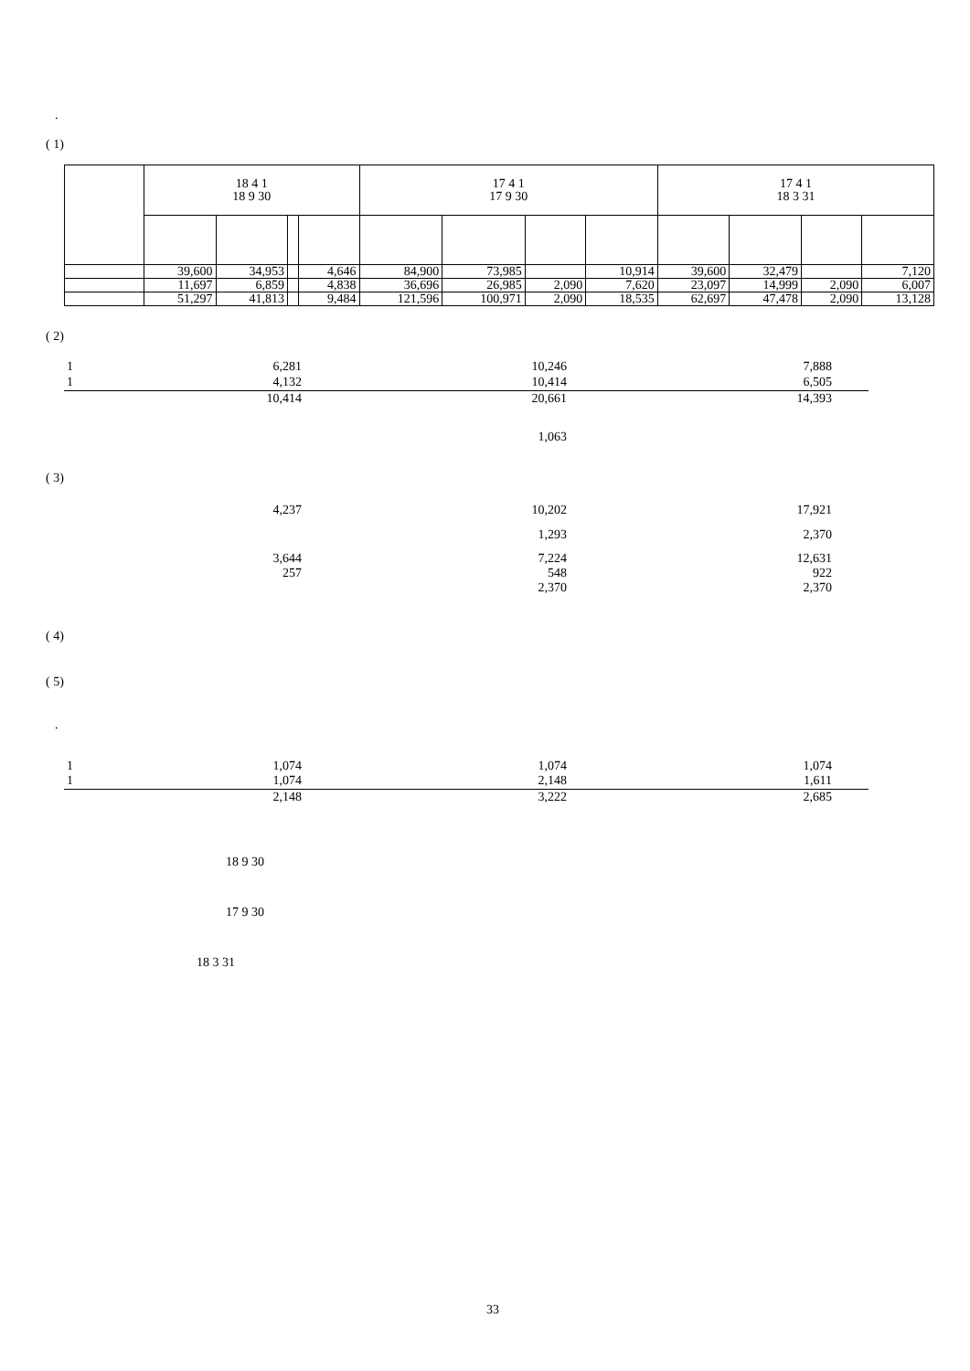.
( 1)
| | 18 4 1 18 9 30 | | | | 17 4 1 17 9 30 | | | | 17 4 1 18 3 31 | | | |
| | 39,600 | 34,953 | | 4,646 | 84,900 | 73,985 | | 10,914 | 39,600 | 32,479 | | 7,120 |
| | 11,697 | 6,859 | | 4,838 | 36,696 | 26,985 | 2,090 | 7,620 | 23,097 | 14,999 | 2,090 | 6,007 |
| | 51,297 | 41,813 | | 9,484 | 121,596 | 100,971 | 2,090 | 18,535 | 62,697 | 47,478 | 2,090 | 13,128 |
( 2)
1
6,281
10,246
7,888
1
4,132
10,414
6,505
10,414
20,661
14,393
1,063
( 3)
4,237
10,202
17,921
1,293
2,370
3,644
7,224
12,631
257
548
922
2,370
2,370
( 4)
( 5)
.
1
1,074
1,074
1,074
1
1,074
2,148
1,611
2,148
3,222
2,685
18 9 30
17 9 30
18 3 31
33